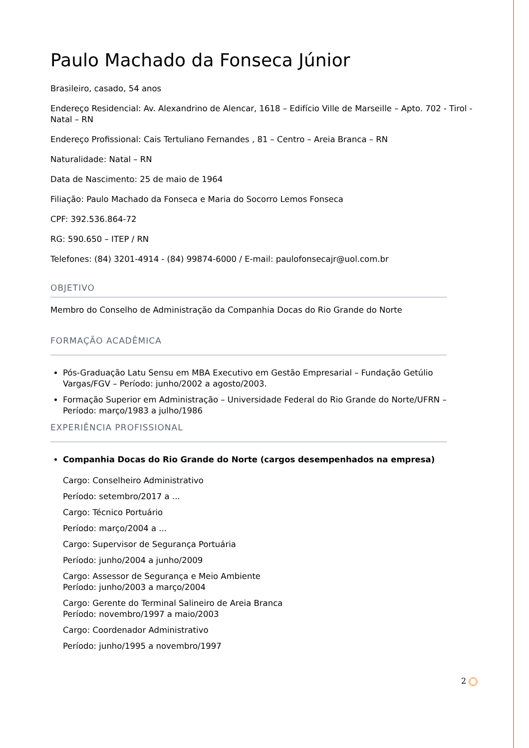Paulo Machado da Fonseca Júnior
Brasileiro, casado, 54 anos
Endereço Residencial: Av. Alexandrino de Alencar, 1618 – Edifício Ville de Marseille – Apto. 702 - Tirol - Natal – RN
Endereço Profissional: Cais Tertuliano Fernandes , 81 – Centro – Areia Branca – RN
Naturalidade: Natal – RN
Data de Nascimento: 25 de maio de 1964
Filiação: Paulo Machado da Fonseca e Maria do Socorro Lemos Fonseca
CPF: 392.536.864-72
RG: 590.650 – ITEP / RN
Telefones: (84) 3201-4914 - (84) 99874-6000 / E-mail: paulofonsecajr@uol.com.br
OBJETIVO
Membro do Conselho de Administração da Companhia Docas do Rio Grande do Norte
FORMAÇÃO ACADÊMICA
Pós-Graduação Latu Sensu em MBA Executivo em Gestão Empresarial – Fundação Getúlio Vargas/FGV – Período: junho/2002 a agosto/2003.
Formação Superior em Administração – Universidade Federal do Rio Grande do Norte/UFRN – Período: março/1983 a julho/1986
EXPERIÊNCIA PROFISSIONAL
Companhia Docas do Rio Grande do Norte (cargos desempenhados na empresa)
Cargo: Conselheiro Administrativo
Período: setembro/2017 a ...
Cargo: Técnico Portuário
Período: março/2004 a ...
Cargo: Supervisor de Segurança Portuária
Período: junho/2004 a junho/2009
Cargo: Assessor de Segurança e Meio Ambiente
Período: junho/2003 a março/2004
Cargo: Gerente do Terminal Salineiro de Areia Branca
Período: novembro/1997 a maio/2003
Cargo: Coordenador Administrativo
Período: junho/1995 a novembro/1997
2